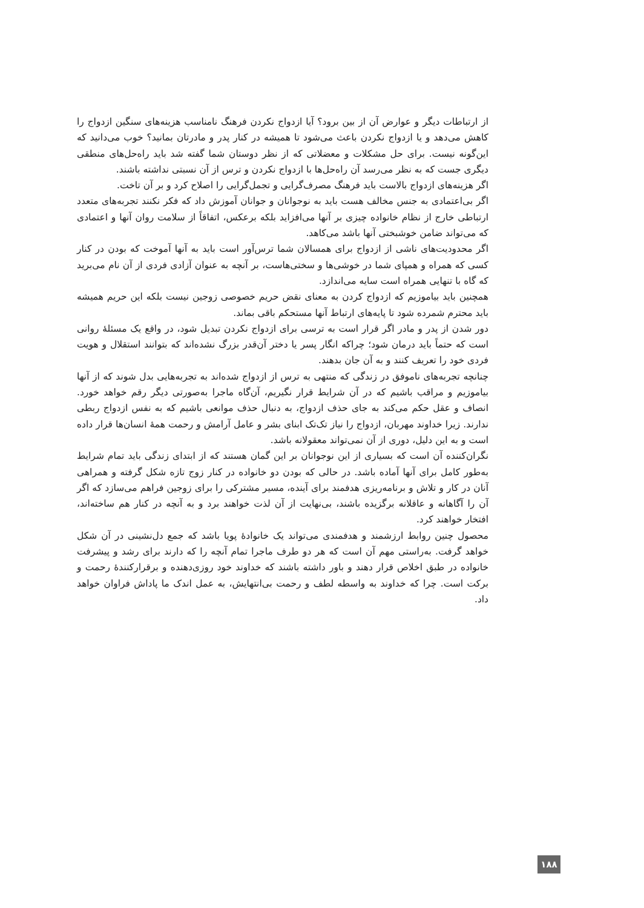از ارتباطات دیگر و عوارض آن از بین برود؟ آیا ازدواج نکردن فرهنگ نامناسب هزینه‌های سنگین ازدواج را کاهش می‌دهد و یا ازدواج نکردن باعث می‌شود تا همیشه در کنار پدر و مادرتان بمانید؟ خوب می‌دانید که این‌گونه نیست. برای حل مشکلات و معضلاتی که از نظر دوستان شما گفته شد باید راه‌حل‌های منطقی دیگری جست که به نظر می‌رسد آن راه‌حل‌ها با ازدواج نکردن و ترس از آن نسبتی نداشته باشند.
اگر هزینه‌های ازدواج بالاست باید فرهنگ مصرف‌گرایی و تجمل‌گرایی را اصلاح کرد و بر آن تاخت.
اگر بی‌اعتمادی به جنس مخالف هست باید به نوجوانان و جوانان آموزش داد که فکر نکنند تجربه‌های متعدد ارتباطی خارج از نظام خانواده چیزی بر آنها می‌افزاید بلکه برعکس، اتفاقاً از سلامت روان آنها و اعتمادی که می‌تواند ضامن خوشبختی آنها باشد می‌کاهد.
اگر محدودیت‌های ناشی از ازدواج برای همسالان شما ترس‌آور است باید به آنها آموخت که بودن در کنار کسی که همراه و همپای شما در خوشی‌ها و سختی‌هاست، بر آنچه به عنوان آزادی فردی از آن نام می‌برید که گاه با تنهایی همراه است سایه می‌اندازد.
همچنین باید بیاموزیم که ازدواج کردن به معنای نقض حریم خصوصی زوجین نیست بلکه این حریم همیشه باید محترم شمرده شود تا پایه‌های ارتباط آنها مستحکم باقی بماند.
دور شدن از پدر و مادر اگر قرار است به ترسی برای ازدواج نکردن تبدیل شود، در واقع یک مسئلهٔ روانی است که حتماً باید درمان شود؛ چراکه انگار پسر یا دختر آن‌قدر بزرگ نشده‌اند که بتوانند استقلال و هویت فردی خود را تعریف کنند و به آن جان بدهند.
چنانچه تجربه‌های ناموفق در زندگی که منتهی به ترس از ازدواج شده‌اند به تجربه‌هایی بدل شوند که از آنها بیاموزیم و مراقب باشیم که در آن شرایط قرار نگیریم، آن‌گاه ماجرا به‌صورتی دیگر رقم خواهد خورد. انصاف و عقل حکم می‌کند به جای حذف ازدواج، به دنبال حذف موانعی باشیم که به نفس ازدواج ربطی ندارند. زیرا خداوند مهربان، ازدواج را نیاز تک‌تک ابنای بشر و عامل آرامش و رحمت همهٔ انسان‌ها قرار داده است و به این دلیل، دوری از آن نمی‌تواند معقولانه باشد.
نگران‌کننده آن است که بسیاری از این نوجوانان بر این گمان هستند که از ابتدای زندگی باید تمام شرایط به‌طور کامل برای آنها آماده باشد. در حالی که بودن دو خانواده در کنار زوج تازه شکل گرفته و همراهی آنان در کار و تلاش و برنامه‌ریزی هدفمند برای آینده، مسیر مشترکی را برای زوجین فراهم می‌سازد که اگر آن را آگاهانه و عاقلانه برگزیده باشند، بی‌نهایت از آن لذت خواهند برد و به آنچه در کنار هم ساخته‌اند، افتخار خواهند کرد.
محصول چنین روابط ارزشمند و هدفمندی می‌تواند یک خانوادهٔ پویا باشد که جمع دل‌نشینی در آن شکل خواهد گرفت. به‌راستی مهم آن است که هر دو طرف ماجرا تمام آنچه را که دارند برای رشد و پیشرفت خانواده در طبق اخلاص قرار دهند و باور داشته باشند که خداوند خود روزی‌دهنده و برقرارکنندهٔ رحمت و برکت است. چرا که خداوند به واسطه لطف و رحمت بی‌انتهایش، به عمل اندک ما پاداش فراوان خواهد داد.
۱۸۸